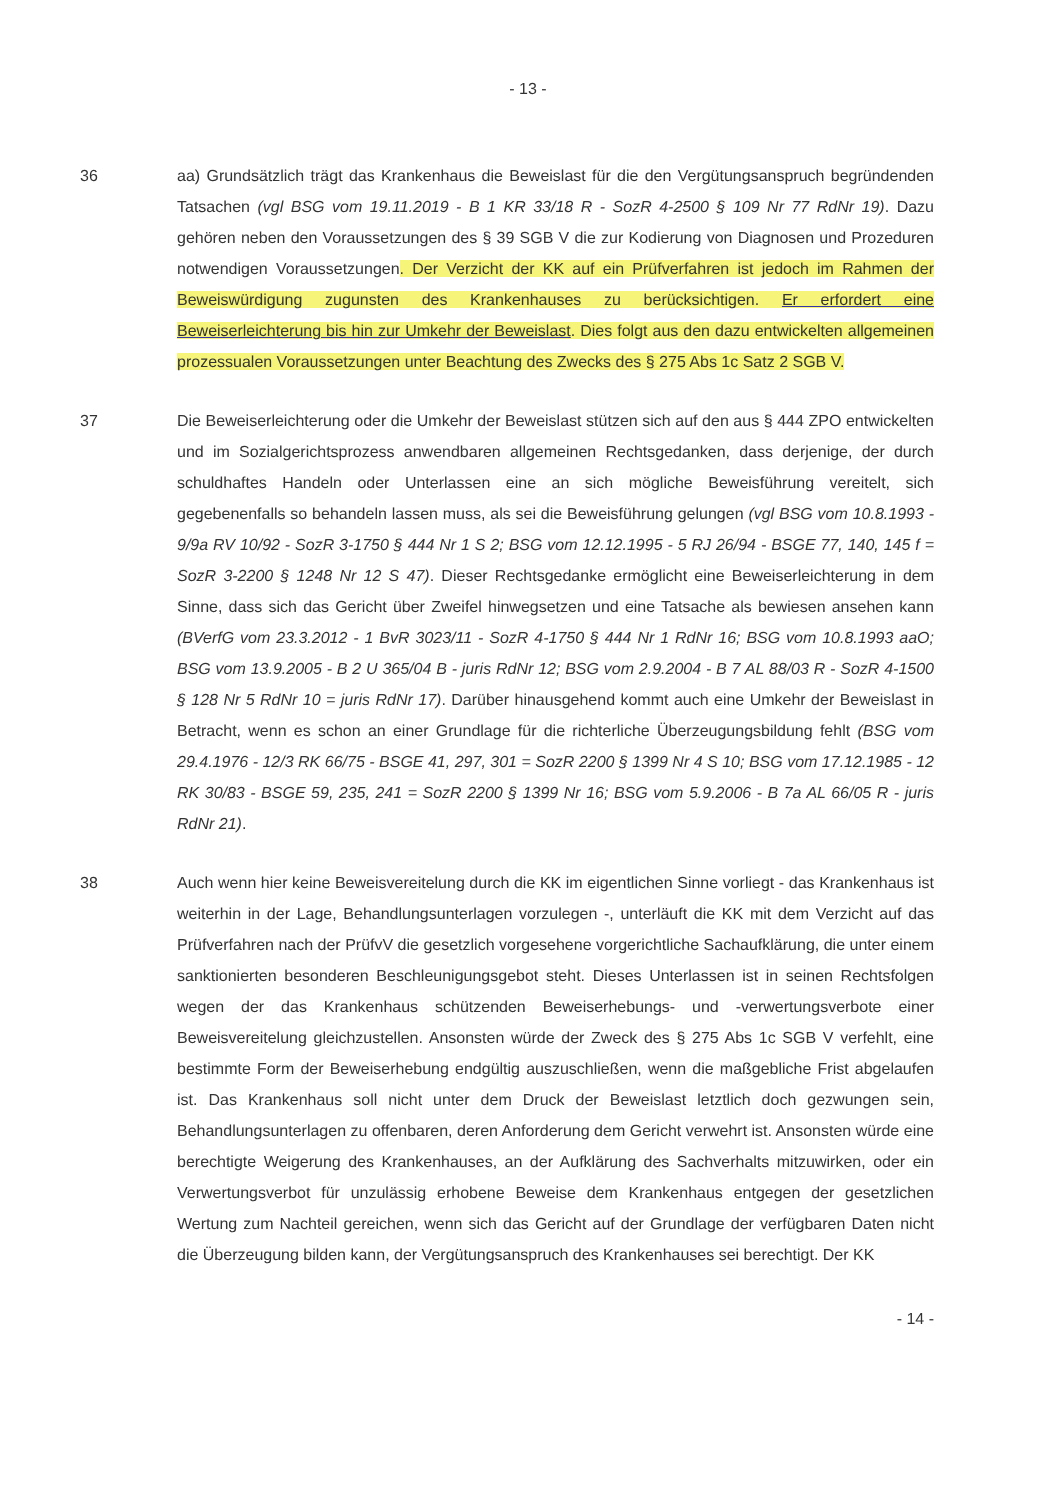- 13 -
36 aa) Grundsätzlich trägt das Krankenhaus die Beweislast für die den Vergütungsanspruch begründenden Tatsachen (vgl BSG vom 19.11.2019 - B 1 KR 33/18 R - SozR 4-2500 § 109 Nr 77 RdNr 19). Dazu gehören neben den Voraussetzungen des § 39 SGB V die zur Kodierung von Diagnosen und Prozeduren notwendigen Voraussetzungen. Der Verzicht der KK auf ein Prüfverfahren ist jedoch im Rahmen der Beweiswürdigung zugunsten des Krankenhauses zu berücksichtigen. Er erfordert eine Beweiserleichterung bis hin zur Umkehr der Beweislast. Dies folgt aus den dazu entwickelten allgemeinen prozessualen Voraussetzungen unter Beachtung des Zwecks des § 275 Abs 1c Satz 2 SGB V.
37 Die Beweiserleichterung oder die Umkehr der Beweislast stützen sich auf den aus § 444 ZPO entwickelten und im Sozialgerichtsprozess anwendbaren allgemeinen Rechtsgedanken, dass derjenige, der durch schuldhaftes Handeln oder Unterlassen eine an sich mögliche Beweisführung vereitelt, sich gegebenenfalls so behandeln lassen muss, als sei die Beweisführung gelungen (vgl BSG vom 10.8.1993 - 9/9a RV 10/92 - SozR 3-1750 § 444 Nr 1 S 2; BSG vom 12.12.1995 - 5 RJ 26/94 - BSGE 77, 140, 145 f = SozR 3-2200 § 1248 Nr 12 S 47). Dieser Rechtsgedanke ermöglicht eine Beweiserleichterung in dem Sinne, dass sich das Gericht über Zweifel hinwegsetzen und eine Tatsache als bewiesen ansehen kann (BVerfG vom 23.3.2012 - 1 BvR 3023/11 - SozR 4-1750 § 444 Nr 1 RdNr 16; BSG vom 10.8.1993 aaO; BSG vom 13.9.2005 - B 2 U 365/04 B - juris RdNr 12; BSG vom 2.9.2004 - B 7 AL 88/03 R - SozR 4-1500 § 128 Nr 5 RdNr 10 = juris RdNr 17). Darüber hinausgehend kommt auch eine Umkehr der Beweislast in Betracht, wenn es schon an einer Grundlage für die richterliche Überzeugungsbildung fehlt (BSG vom 29.4.1976 - 12/3 RK 66/75 - BSGE 41, 297, 301 = SozR 2200 § 1399 Nr 4 S 10; BSG vom 17.12.1985 - 12 RK 30/83 - BSGE 59, 235, 241 = SozR 2200 § 1399 Nr 16; BSG vom 5.9.2006 - B 7a AL 66/05 R - juris RdNr 21).
38 Auch wenn hier keine Beweisvereitelung durch die KK im eigentlichen Sinne vorliegt - das Krankenhaus ist weiterhin in der Lage, Behandlungsunterlagen vorzulegen -, unterläuft die KK mit dem Verzicht auf das Prüfverfahren nach der PrüfvV die gesetzlich vorgesehene vorgerichtliche Sachaufklärung, die unter einem sanktionierten besonderen Beschleunigungsgebot steht. Dieses Unterlassen ist in seinen Rechtsfolgen wegen der das Krankenhaus schützenden Beweiserhebungs- und -verwertungsverbote einer Beweisvereitelung gleichzustellen. Ansonsten würde der Zweck des § 275 Abs 1c SGB V verfehlt, eine bestimmte Form der Beweiserhebung endgültig auszuschließen, wenn die maßgebliche Frist abgelaufen ist. Das Krankenhaus soll nicht unter dem Druck der Beweislast letztlich doch gezwungen sein, Behandlungsunterlagen zu offenbaren, deren Anforderung dem Gericht verwehrt ist. Ansonsten würde eine berechtigte Weigerung des Krankenhauses, an der Aufklärung des Sachverhalts mitzuwirken, oder ein Verwertungsverbot für unzulässig erhobene Beweise dem Krankenhaus entgegen der gesetzlichen Wertung zum Nachteil gereichen, wenn sich das Gericht auf der Grundlage der verfügbaren Daten nicht die Überzeugung bilden kann, der Vergütungsanspruch des Krankenhauses sei berechtigt. Der KK
- 14 -